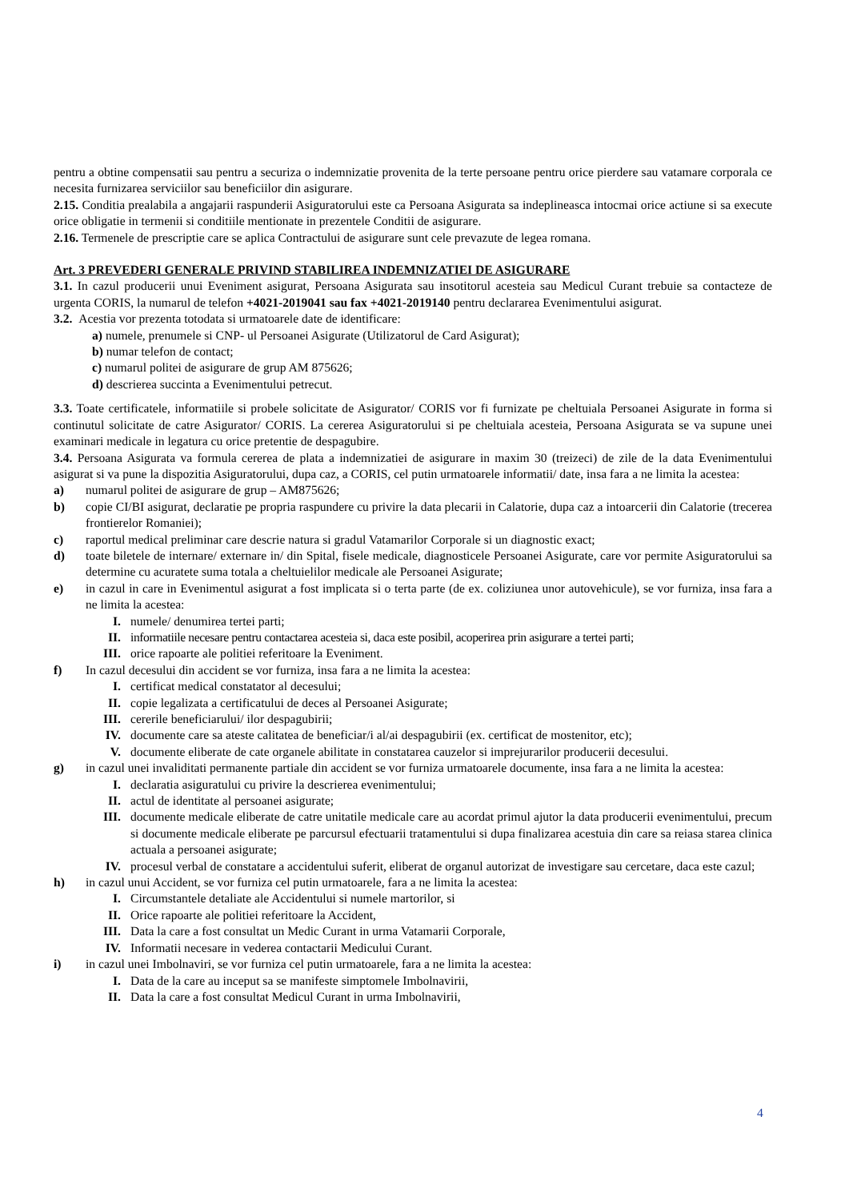pentru a obtine compensatii sau pentru a securiza o indemnizatie provenita de la terte persoane pentru orice pierdere sau vatamare corporala ce necesita furnizarea serviciilor sau beneficiilor din asigurare.
2.15. Conditia prealabila a angajarii raspunderii Asiguratorului este ca Persoana Asigurata sa indeplineasca intocmai orice actiune si sa execute orice obligatie in termenii si conditiile mentionate in prezentele Conditii de asigurare.
2.16. Termenele de prescriptie care se aplica Contractului de asigurare sunt cele prevazute de legea romana.
Art. 3 PREVEDERI GENERALE PRIVIND STABILIREA INDEMNIZATIEI DE ASIGURARE
3.1. In cazul producerii unui Eveniment asigurat, Persoana Asigurata sau insotitorul acesteia sau Medicul Curant trebuie sa contacteze de urgenta CORIS, la numarul de telefon +4021-2019041 sau fax +4021-2019140 pentru declararea Evenimentului asigurat.
3.2. Acestia vor prezenta totodata si urmatoarele date de identificare:
a) numele, prenumele si CNP- ul Persoanei Asigurate (Utilizatorul de Card Asigurat);
b) numar telefon de contact;
c) numarul politei de asigurare de grup AM 875626;
d) descrierea succinta a Evenimentului petrecut.
3.3. Toate certificatele, informatiile si probele solicitate de Asigurator/ CORIS vor fi furnizate pe cheltuiala Persoanei Asigurate in forma si continutul solicitate de catre Asigurator/ CORIS. La cererea Asiguratorului si pe cheltuiala acesteia, Persoana Asigurata se va supune unei examinari medicale in legatura cu orice pretentie de despagubire.
3.4. Persoana Asigurata va formula cererea de plata a indemnizatiei de asigurare in maxim 30 (treizeci) de zile de la data Evenimentului asigurat si va pune la dispozitia Asiguratorului, dupa caz, a CORIS, cel putin urmatoarele informatii/ date, insa fara a ne limita la acestea:
a) numarul politei de asigurare de grup – AM875626;
b) copie CI/BI asigurat, declaratie pe propria raspundere cu privire la data plecarii in Calatorie, dupa caz a intoarcerii din Calatorie (trecerea frontierelor Romaniei);
c) raportul medical preliminar care descrie natura si gradul Vatamarilor Corporale si un diagnostic exact;
d) toate biletele de internare/ externare in/ din Spital, fisele medicale, diagnosticele Persoanei Asigurate, care vor permite Asiguratorului sa determine cu acuratete suma totala a cheltuielilor medicale ale Persoanei Asigurate;
e) in cazul in care in Evenimentul asigurat a fost implicata si o terta parte (de ex. coliziunea unor autovehicule), se vor furniza, insa fara a ne limita la acestea:
I. numele/ denumirea tertei parti;
II. informatiile necesare pentru contactarea acesteia si, daca este posibil, acoperirea prin asigurare a tertei parti;
III. orice rapoarte ale politiei referitoare la Eveniment.
f) In cazul decesului din accident se vor furniza, insa fara a ne limita la acestea:
I. certificat medical constatator al decesului;
II. copie legalizata a certificatului de deces al Persoanei Asigurate;
III. cererile beneficiarului/ ilor despagubirii;
IV. documente care sa ateste calitatea de beneficiar/i al/ai despagubirii (ex. certificat de mostenitor, etc);
V. documente eliberate de cate organele abilitate in constatarea cauzelor si imprejurarilor producerii decesului.
g) in cazul unei invaliditati permanente partiale din accident se vor furniza urmatoarele documente, insa fara a ne limita la acestea:
I. declaratia asiguratului cu privire la descrierea evenimentului;
II. actul de identitate al persoanei asigurate;
III. documente medicale eliberate de catre unitatile medicale care au acordat primul ajutor la data producerii evenimentului, precum si documente medicale eliberate pe parcursul efectuarii tratamentului si dupa finalizarea acestuia din care sa reiasa starea clinica actuala a persoanei asigurate;
IV. procesul verbal de constatare a accidentului suferit, eliberat de organul autorizat de investigare sau cercetare, daca este cazul;
h) in cazul unui Accident, se vor furniza cel putin urmatoarele, fara a ne limita la acestea:
I. Circumstantele detaliate ale Accidentului si numele martorilor, si
II. Orice rapoarte ale politiei referitoare la Accident,
III. Data la care a fost consultat un Medic Curant in urma Vatamarii Corporale,
IV. Informatii necesare in vederea contactarii Medicului Curant.
i) in cazul unei Imbolnaviri, se vor furniza cel putin urmatoarele, fara a ne limita la acestea:
I. Data de la care au inceput sa se manifeste simptomele Imbolnavirii,
II. Data la care a fost consultat Medicul Curant in urma Imbolnavirii,
4